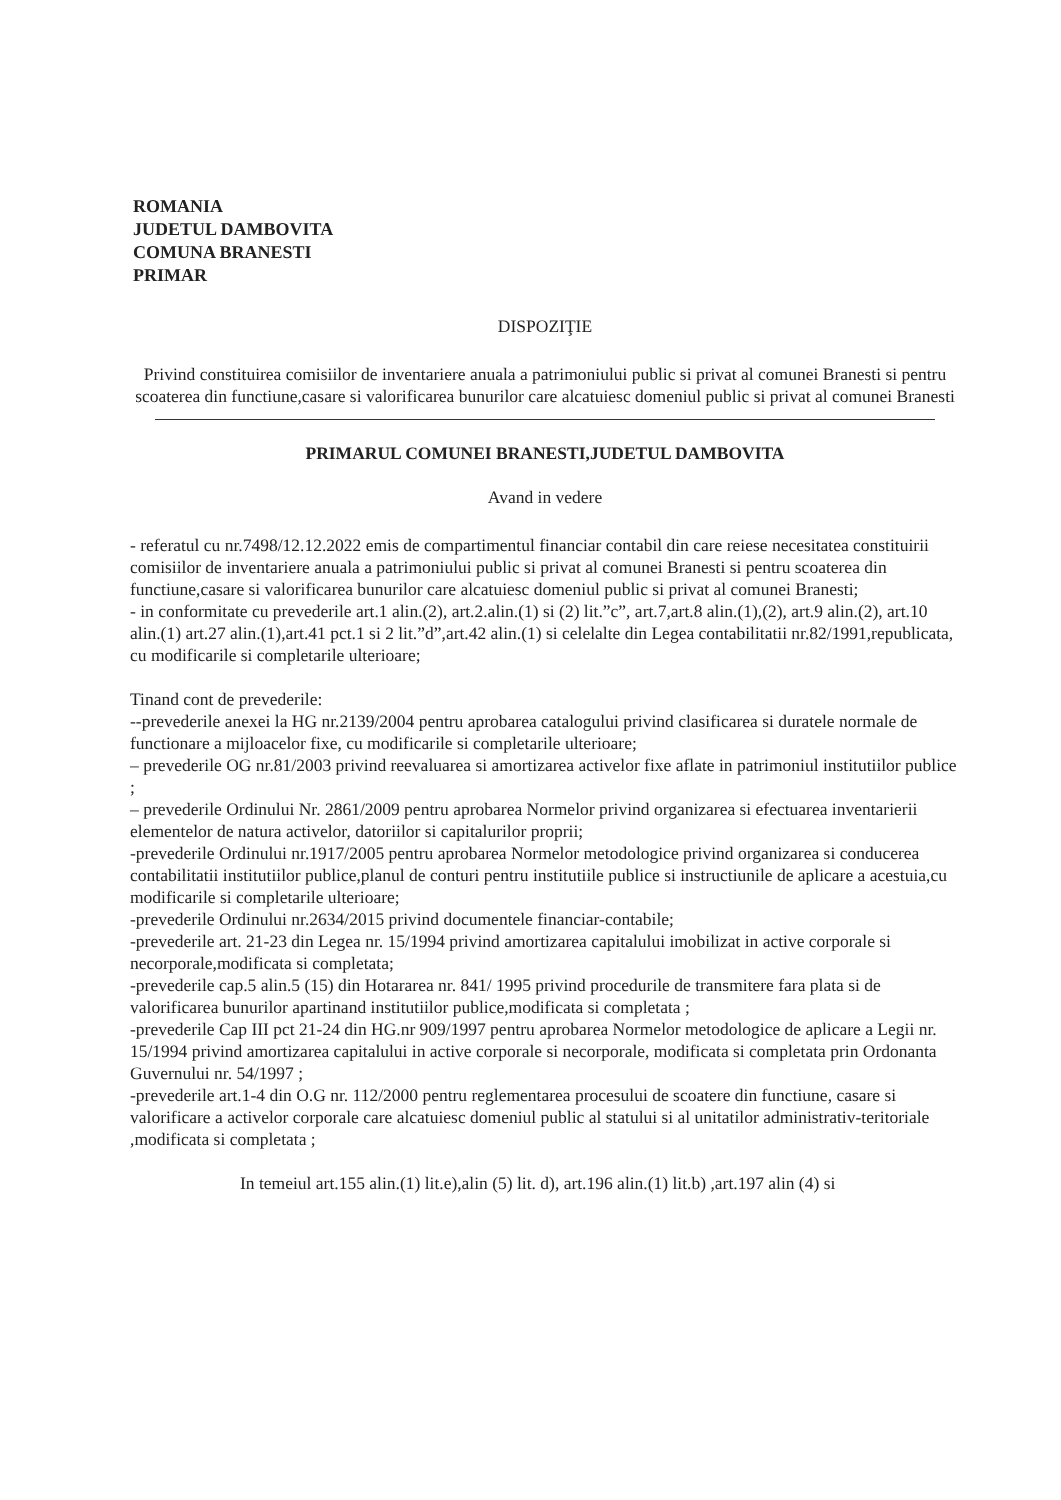ROMANIA
JUDETUL DAMBOVITA
COMUNA BRANESTI
PRIMAR
DISPOZIŢIE
Privind constituirea comisiilor de inventariere anuala a patrimoniului public si privat al comunei Branesti si pentru scoaterea din functiune,casare si valorificarea bunurilor care alcatuiesc domeniul public si privat al comunei Branesti
PRIMARUL COMUNEI BRANESTI,JUDETUL DAMBOVITA
Avand in vedere
- referatul cu nr.7498/12.12.2022 emis de compartimentul financiar contabil din care reiese necesitatea constituirii comisiilor de inventariere anuala a patrimoniului public si privat al comunei Branesti si pentru scoaterea din functiune,casare si valorificarea bunurilor care alcatuiesc domeniul public si privat al comunei Branesti;
- in conformitate cu prevederile art.1 alin.(2), art.2.alin.(1) si (2) lit.”c”, art.7,art.8 alin.(1),(2), art.9 alin.(2), art.10 alin.(1) art.27 alin.(1),art.41 pct.1 si 2 lit.”d”,art.42 alin.(1) si celelalte din Legea contabilitatii nr.82/1991,republicata, cu modificarile si completarile ulterioare;
Tinand cont de prevederile:
--prevederile anexei la HG nr.2139/2004 pentru aprobarea catalogului privind clasificarea si duratele normale de functionare a mijloacelor fixe, cu modificarile si completarile ulterioare;
– prevederile OG nr.81/2003 privind reevaluarea si amortizarea activelor fixe aflate in patrimoniul institutiilor publice ;
– prevederile Ordinului Nr. 2861/2009 pentru aprobarea Normelor privind organizarea si efectuarea inventarierii elementelor de natura activelor, datoriilor si capitalurilor proprii;
-prevederile Ordinului nr.1917/2005 pentru aprobarea Normelor metodologice privind organizarea si conducerea contabilitatii institutiilor publice,planul de conturi pentru institutiile publice si instructiunile de aplicare a acestuia,cu modificarile si completarile ulterioare;
-prevederile Ordinului nr.2634/2015 privind documentele financiar-contabile;
-prevederile art. 21-23 din Legea nr. 15/1994 privind amortizarea capitalului imobilizat in active corporale si necorporale,modificata si completata;
-prevederile cap.5 alin.5 (15) din Hotararea nr. 841/ 1995 privind procedurile de transmitere fara plata si de valorificarea bunurilor apartinand institutiilor publice,modificata si completata ;
-prevederile Cap III pct 21-24 din HG.nr 909/1997 pentru aprobarea Normelor metodologice de aplicare a Legii nr. 15/1994 privind amortizarea capitalului in active corporale si necorporale, modificata si completata prin Ordonanta Guvernului nr. 54/1997 ;
-prevederile art.1-4 din O.G nr. 112/2000 pentru reglementarea procesului de scoatere din functiune, casare si valorificare a activelor corporale care alcatuiesc domeniul public al statului si al unitatilor administrativ-teritoriale ,modificata si completata ;
In temeiul art.155 alin.(1) lit.e),alin (5) lit. d), art.196 alin.(1) lit.b) ,art.197 alin (4) si